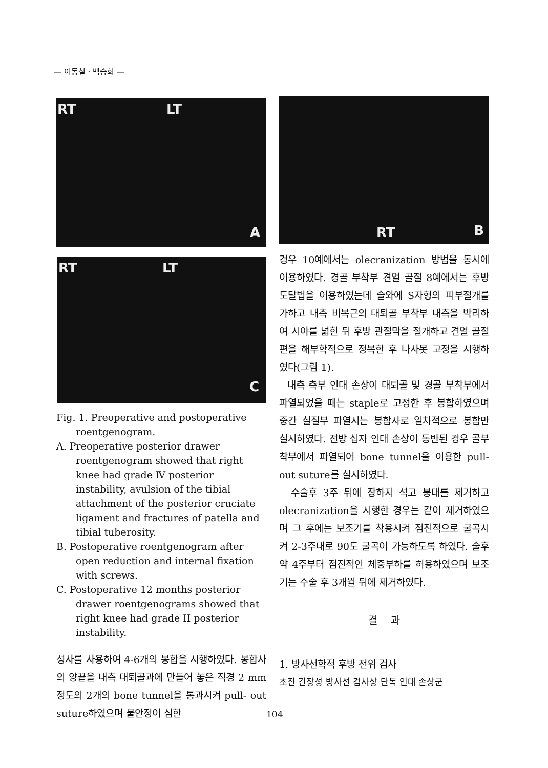— 이동철 · 백승희 —
RT LT
A
RT LT
C
Fig. 1. Preoperative and postoperative roentgenogram.
A. Preoperative posterior drawer roentgenogram showed that right knee had grade Ⅳ posterior instability, avulsion of the tibial attachment of the posterior cruciate ligament and fractures of patella and tibial tuberosity.
B. Postoperative roentgenogram after open reduction and internal fixation with screws.
C. Postoperative 12 months posterior drawer roentgenograms showed that right knee had grade II posterior instability.
성사를 사용하여 4-6개의 봉합을 시행하였다. 봉합사의 양끝을 내측 대퇴골과에 만들어 놓은 직경 2 mm정도의 2개의 bone tunnel을 통과시켜 pull- out suture하였으며 불안정이 심한
RT B
경우 10예에서는 olecranization 방법을 동시에 이용하였다. 경골 부착부 견열 골절 8예에서는 후방도달법을 이용하였는데 슬와에 S자형의 피부절개를 가하고 내측 비복근의 대퇴골 부착부 내측을 박리하여 시야를 넓힌 뒤 후방 관절막을 절개하고 견열 골절편을 해부학적으로 정복한 후 나사못 고정을 시행하였다(그림 1).
내측 측부 인대 손상이 대퇴골 및 경골 부착부에서 파열되었을 때는 staple로 고정한 후 봉합하였으며 중간 실질부 파열시는 봉합사로 일차적으로 봉합만 실시하였다. 전방 십자 인대 손상이 동반된 경우 골부착부에서 파열되어 bone tunnel을 이용한 pull-out suture를 실시하였다.
수술후 3주 뒤에 장하지 석고 붕대를 제거하고 olecranization을 시행한 경우는 같이 제거하였으며 그 후에는 보조기를 착용시켜 점진적으로 굴곡시켜 2-3주내로 90도 굴곡이 가능하도록 하였다. 술후 약 4주부터 점진적인 체중부하를 허용하였으며 보조기는 수술 후 3개월 뒤에 제거하였다.
결 과
1. 방사선학적 후방 전위 검사
초진 긴장성 방사선 검사상 단독 인대 손상군
104